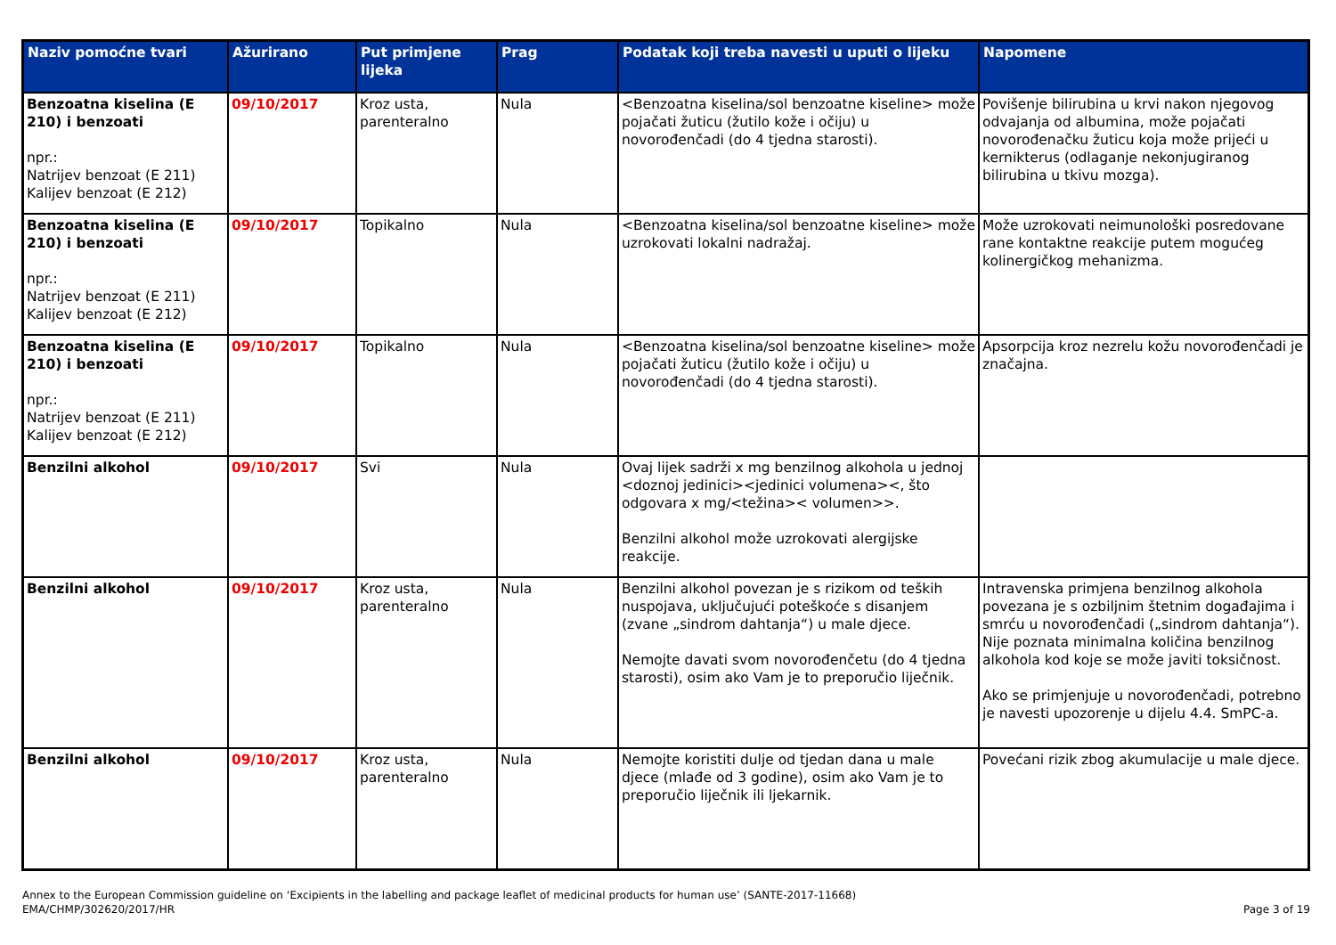| Naziv pomoćne tvari | Ažurirano | Put primjene lijeka | Prag | Podatak koji treba navesti u uputi o lijeku | Napomene |
| --- | --- | --- | --- | --- | --- |
| Benzoatna kiselina (E 210) i benzoati npr.: Natrijev benzoat (E 211) Kalijev benzoat (E 212) | 09/10/2017 | Kroz usta, parenteralno | Nula | <Benzoatna kiselina/sol benzoatne kiseline> može pojačati žuticu (žutilo kože i očiju) u novorođenčadi (do 4 tjedna starosti). | Povišenje bilirubina u krvi nakon njegovog odvajanja od albumina, može pojačati novorođenačku žuticu koja može prijeći u kernikterus (odlaganje nekonjugiranog bilirubina u tkivu mozga). |
| Benzoatna kiselina (E 210) i benzoati npr.: Natrijev benzoat (E 211) Kalijev benzoat (E 212) | 09/10/2017 | Topikalno | Nula | <Benzoatna kiselina/sol benzoatne kiseline> može uzrokovati lokalni nadražaj. | Može uzrokovati neimunološki posredovane rane kontaktne reakcije putem mogućeg kolinergičkog mehanizma. |
| Benzoatna kiselina (E 210) i benzoati npr.: Natrijev benzoat (E 211) Kalijev benzoat (E 212) | 09/10/2017 | Topikalno | Nula | <Benzoatna kiselina/sol benzoatne kiseline> može pojačati žuticu (žutilo kože i očiju) u novorođenčadi (do 4 tjedna starosti). | Apsorpcija kroz nezrelu kožu novorođenčadi je značajna. |
| Benzilni alkohol | 09/10/2017 | Svi | Nula | Ovaj lijek sadrži x mg benzilnog alkohola u jednoj <doznoj jedinici><jedinici volumena><, što odgovara x mg/<težina>< volumen>>. Benzilni alkohol može uzrokovati alergijske reakcije. | |
| Benzilni alkohol | 09/10/2017 | Kroz usta, parenteralno | Nula | Benzilni alkohol povezan je s rizikom od teških nuspojava, uključujući poteškoće s disanjem (zvane „sindrom dahtanja“) u male djece. Nemojte davati svom novorođenčetu (do 4 tjedna starosti), osim ako Vam je to preporučio liječnik. | Intravenska primjena benzilnog alkohola povezana je s ozbiljnim štetnim događajima i smrću u novorođenčadi („sindrom dahtanja“). Nije poznata minimalna količina benzilnog alkohola kod koje se može javiti toksičnost. Ako se primjenjuje u novorođenčadi, potrebno je navesti upozorenje u dijelu 4.4. SmPC-a. |
| Benzilni alkohol | 09/10/2017 | Kroz usta, parenteralno | Nula | Nemojte koristiti dulje od tjedan dana u male djece (mlađe od 3 godine), osim ako Vam je to preporučio liječnik ili ljekarnik. | Povećani rizik zbog akumulacije u male djece. |
Annex to the European Commission guideline on ‘Excipients in the labelling and package leaflet of medicinal products for human use’ (SANTE-2017-11668)
EMA/CHMP/302620/2017/HR
Page 3 of 19